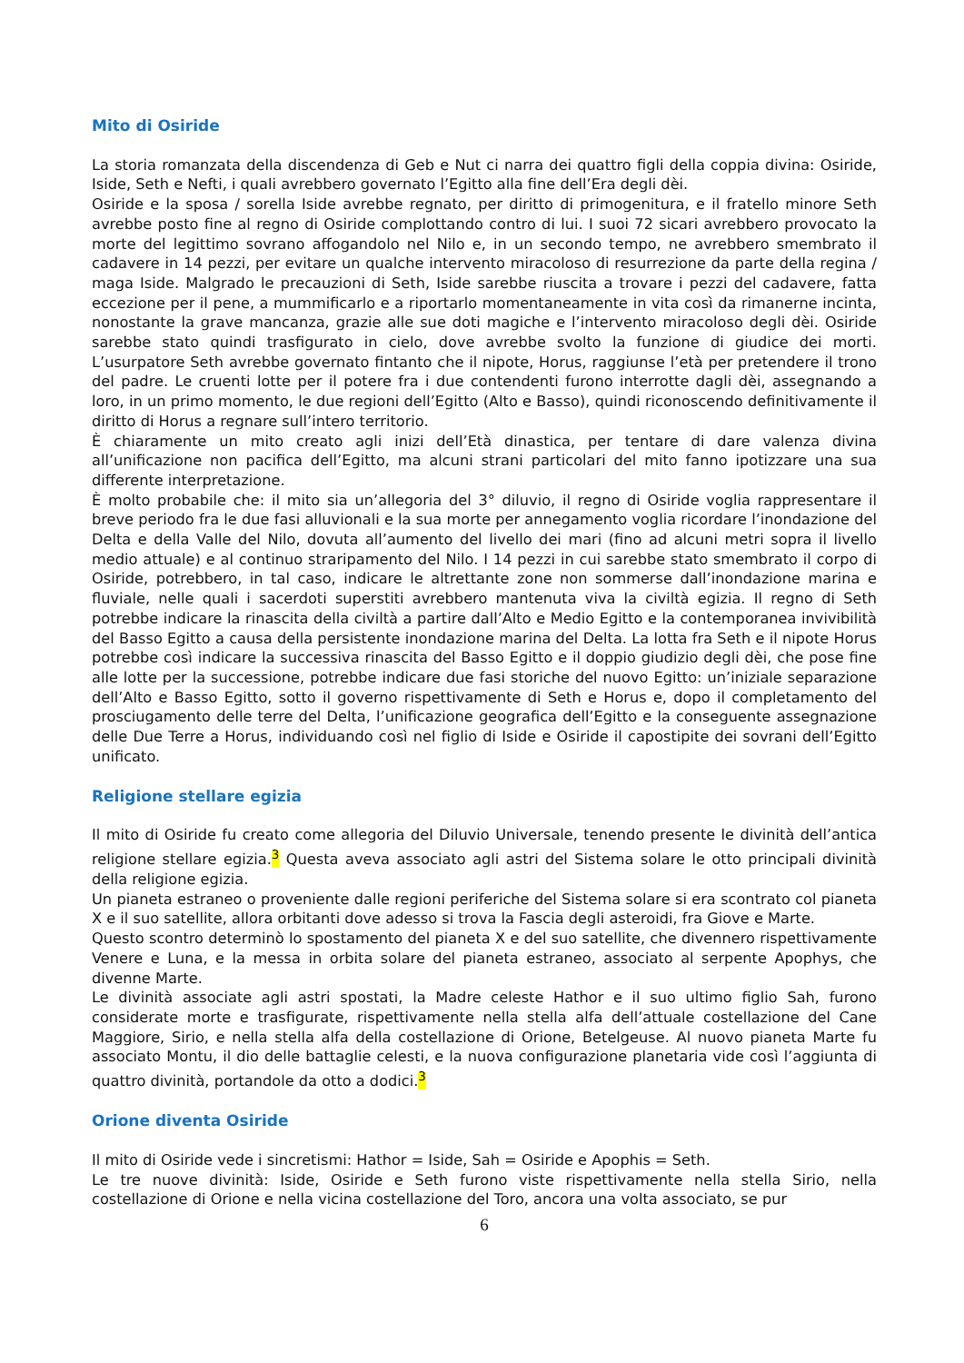Mito di Osiride
La storia romanzata della discendenza di Geb e Nut ci narra dei quattro figli della coppia divina: Osiride, Iside, Seth e Nefti, i quali avrebbero governato l’Egitto alla fine dell’Era degli dèi.
Osiride e la sposa / sorella Iside avrebbe regnato, per diritto di primogenitura, e il fratello minore Seth avrebbe posto fine al regno di Osiride complottando contro di lui. I suoi 72 sicari avrebbero provocato la morte del legittimo sovrano affogandolo nel Nilo e, in un secondo tempo, ne avrebbero smembrato il cadavere in 14 pezzi, per evitare un qualche intervento miracoloso di resurrezione da parte della regina / maga Iside. Malgrado le precauzioni di Seth, Iside sarebbe riuscita a trovare i pezzi del cadavere, fatta eccezione per il pene, a mummificarlo e a riportarlo momentaneamente in vita così da rimanerne incinta, nonostante la grave mancanza, grazie alle sue doti magiche e l’intervento miracoloso degli dèi. Osiride sarebbe stato quindi trasfigurato in cielo, dove avrebbe svolto la funzione di giudice dei morti. L’usurpatore Seth avrebbe governato fintanto che il nipote, Horus, raggiunse l’età per pretendere il trono del padre. Le cruenti lotte per il potere fra i due contendenti furono interrotte dagli dèi, assegnando a loro, in un primo momento, le due regioni dell’Egitto (Alto e Basso), quindi riconoscendo definitivamente il diritto di Horus a regnare sull’intero territorio.
È chiaramente un mito creato agli inizi dell’Età dinastica, per tentare di dare valenza divina all’unificazione non pacifica dell’Egitto, ma alcuni strani particolari del mito fanno ipotizzare una sua differente interpretazione.
È molto probabile che: il mito sia un’allegoria del 3° diluvio, il regno di Osiride voglia rappresentare il breve periodo fra le due fasi alluvionali e la sua morte per annegamento voglia ricordare l’inondazione del Delta e della Valle del Nilo, dovuta all’aumento del livello dei mari (fino ad alcuni metri sopra il livello medio attuale) e al continuo straripamento del Nilo. I 14 pezzi in cui sarebbe stato smembrato il corpo di Osiride, potrebbero, in tal caso, indicare le altrettante zone non sommerse dall’inondazione marina e fluviale, nelle quali i sacerdoti superstiti avrebbero mantenuta viva la civiltà egizia. Il regno di Seth potrebbe indicare la rinascita della civiltà a partire dall’Alto e Medio Egitto e la contemporanea invivibilità del Basso Egitto a causa della persistente inondazione marina del Delta. La lotta fra Seth e il nipote Horus potrebbe così indicare la successiva rinascita del Basso Egitto e il doppio giudizio degli dèi, che pose fine alle lotte per la successione, potrebbe indicare due fasi storiche del nuovo Egitto: un’iniziale separazione dell’Alto e Basso Egitto, sotto il governo rispettivamente di Seth e Horus e, dopo il completamento del prosciugamento delle terre del Delta, l’unificazione geografica dell’Egitto e la conseguente assegnazione delle Due Terre a Horus, individuando così nel figlio di Iside e Osiride il capostipite dei sovrani dell’Egitto unificato.
Religione stellare egizia
Il mito di Osiride fu creato come allegoria del Diluvio Universale, tenendo presente le divinità dell’antica religione stellare egizia.<sup>3</sup> Questa aveva associato agli astri del Sistema solare le otto principali divinità della religione egizia.
Un pianeta estraneo o proveniente dalle regioni periferiche del Sistema solare si era scontrato col pianeta X e il suo satellite, allora orbitanti dove adesso si trova la Fascia degli asteroidi, fra Giove e Marte.
Questo scontro determinò lo spostamento del pianeta X e del suo satellite, che divennero rispettivamente Venere e Luna, e la messa in orbita solare del pianeta estraneo, associato al serpente Apophys, che divenne Marte.
Le divinità associate agli astri spostati, la Madre celeste Hathor e il suo ultimo figlio Sah, furono considerate morte e trasfigurate, rispettivamente nella stella alfa dell’attuale costellazione del Cane Maggiore, Sirio, e nella stella alfa della costellazione di Orione, Betelgeuse. Al nuovo pianeta Marte fu associato Montu, il dio delle battaglie celesti, e la nuova configurazione planetaria vide così l’aggiunta di quattro divinità, portandole da otto a dodici.<sup>3</sup>
Orione diventa Osiride
Il mito di Osiride vede i sincretismi: Hathor = Iside, Sah = Osiride e Apophis = Seth.
Le tre nuove divinità: Iside, Osiride e Seth furono viste rispettivamente nella stella Sirio, nella costellazione di Orione e nella vicina costellazione del Toro, ancora una volta associato, se pur
6